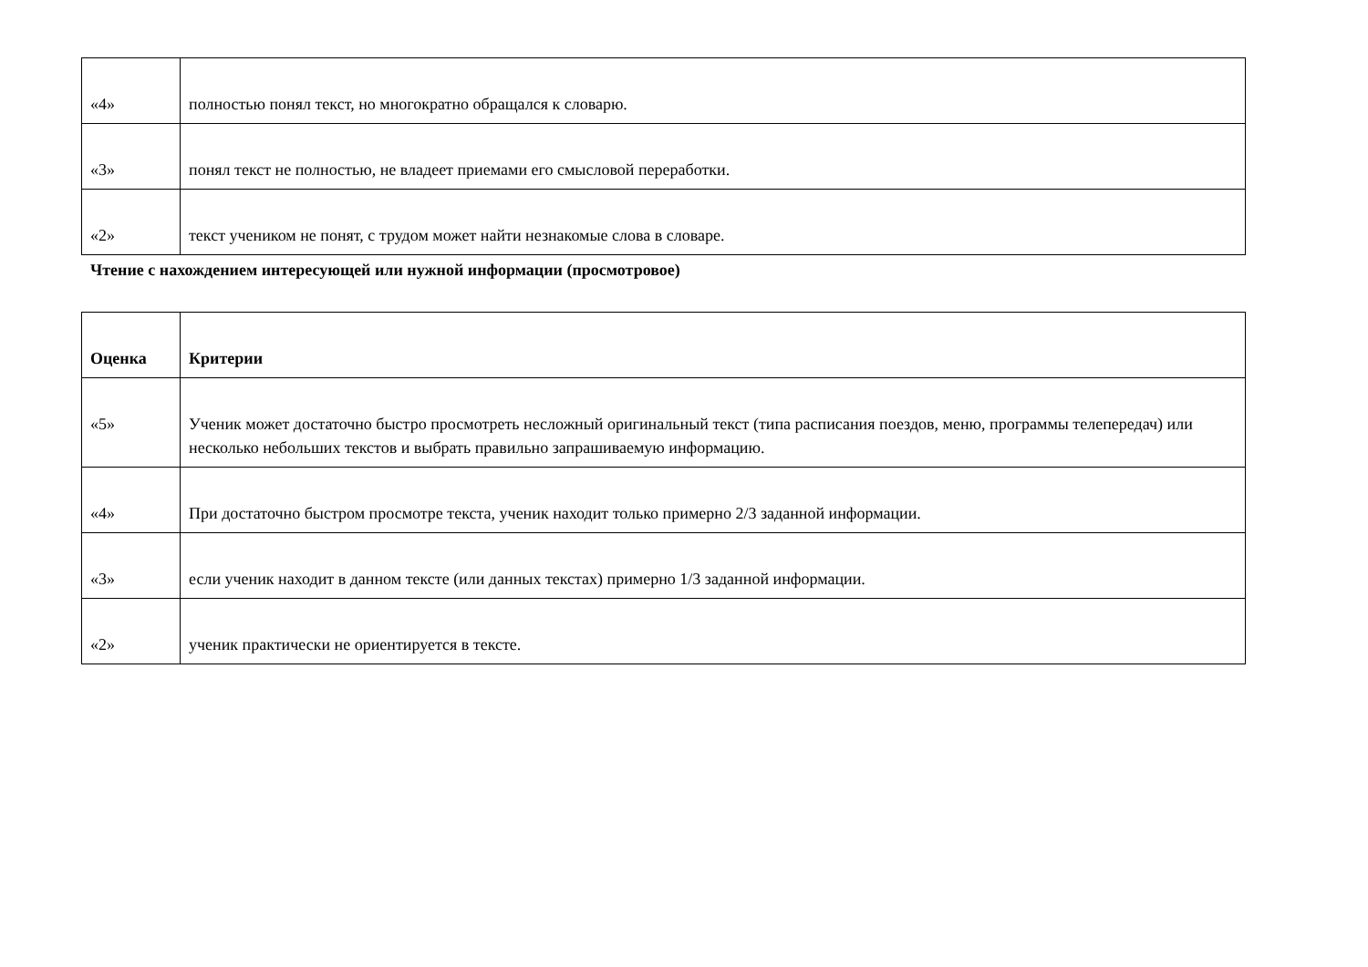| «4» | полностью понял текст, но многократно обращался к словарю. |
| «3» | понял текст не полностью, не владеет приемами его смысловой переработки. |
| «2» | текст учеником не понят, с трудом может найти незнакомые слова в словаре. |
Чтение с нахождением интересующей или нужной информации (просмотровое)
| Оценка | Критерии |
| --- | --- |
| «5» | Ученик может достаточно быстро просмотреть несложный оригинальный текст (типа расписания поездов, меню, программы телепередач) или несколько небольших текстов и выбрать правильно запрашиваемую информацию. |
| «4» | При достаточно быстром просмотре текста, ученик находит только примерно 2/3 заданной информации. |
| «3» | если ученик находит в данном тексте (или данных текстах) примерно 1/3 заданной информации. |
| «2» | ученик практически не ориентируется в тексте. |